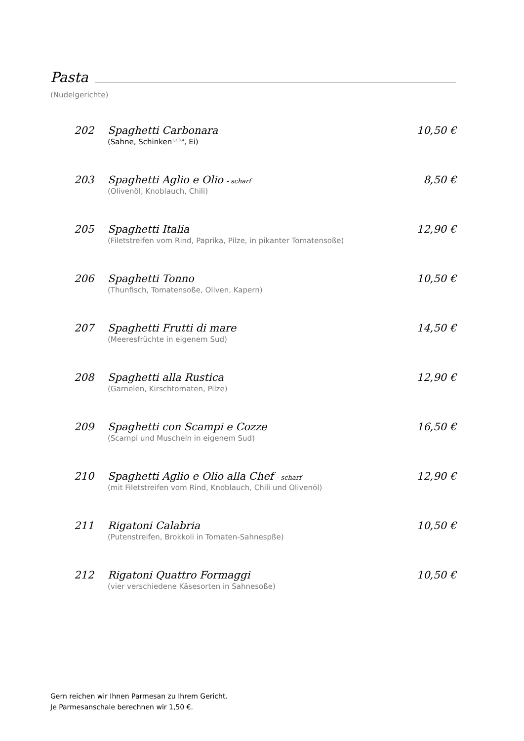Pasta
(Nudelgerichte)
202 Spaghetti Carbonara 10,50 €
(Sahne, Schinken<sup>1,2,3,4</sup>, Ei)
203 Spaghetti Aglio e Olio - scharf 8,50 €
(Olivenöl, Knoblauch, Chili)
205 Spaghetti Italia 12,90 €
(Filetstreifen vom Rind, Paprika, Pilze, in pikanter Tomatensoße)
206 Spaghetti Tonno 10,50 €
(Thunfisch, Tomatensoße, Oliven, Kapern)
207 Spaghetti Frutti di mare 14,50 €
(Meeresfrüchte in eigenem Sud)
208 Spaghetti alla Rustica 12,90 €
(Garnelen, Kirschtomaten, Pilze)
209 Spaghetti con Scampi e Cozze 16,50 €
(Scampi und Muscheln in eigenem Sud)
210 Spaghetti Aglio e Olio alla Chef - scharf 12,90 €
(mit Filetstreifen vom Rind, Knoblauch, Chili und Olivenöl)
211 Rigatoni Calabria 10,50 €
(Putenstreifen, Brokkoli in Tomaten-Sahnespße)
212 Rigatoni Quattro Formaggi 10,50 €
(vier verschiedene Käsesorten in Sahnesoße)
Gern reichen wir Ihnen Parmesan zu Ihrem Gericht.
Je Parmesanschale berechnen wir 1,50 €.